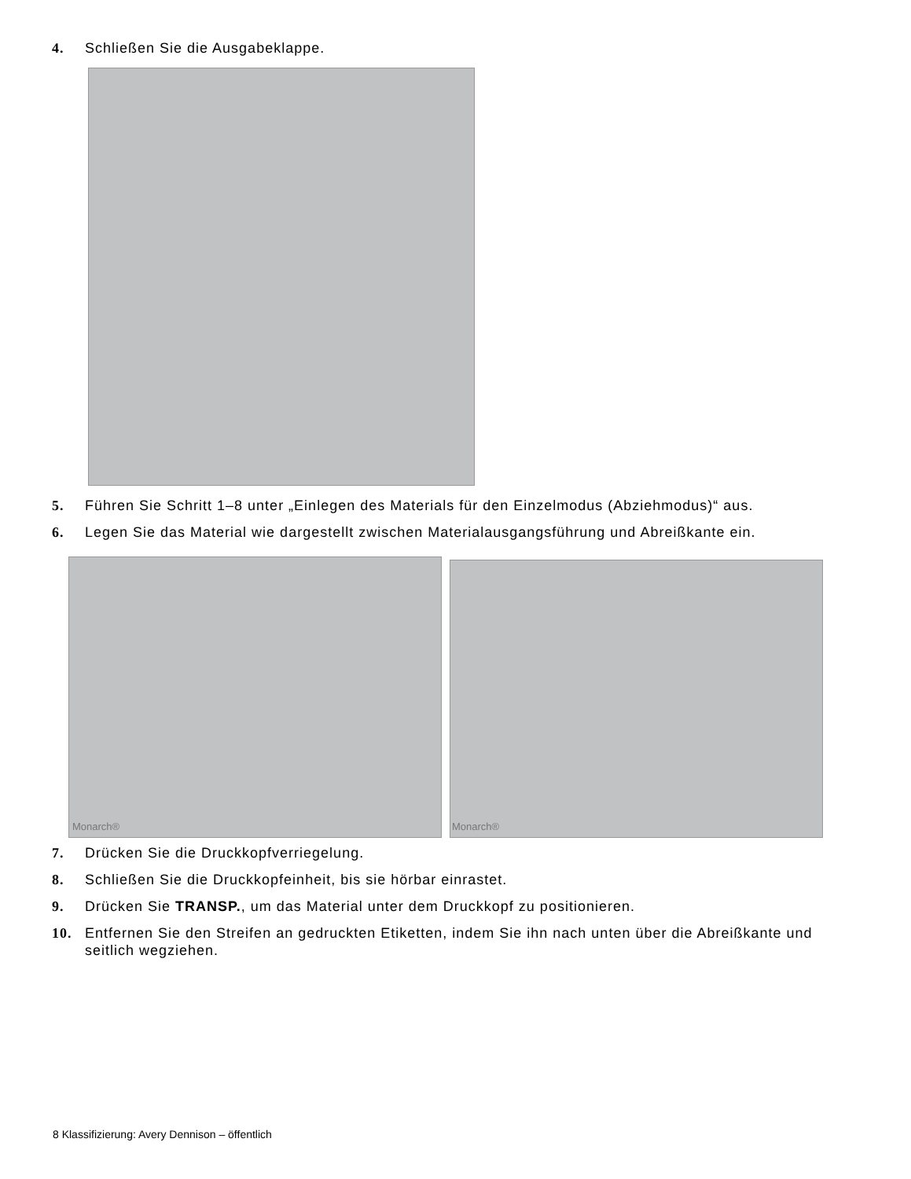4. Schließen Sie die Ausgabeklappe.
5. Führen Sie Schritt 1–8 unter „Einlegen des Materials für den Einzelmodus (Abziehmodus)“ aus.
6. Legen Sie das Material wie dargestellt zwischen Materialausgangsführung und Abreißkante ein.
Monarch®
Monarch®
7. Drücken Sie die Druckkopfverriegelung.
8. Schließen Sie die Druckkopfeinheit, bis sie hörbar einrastet.
9. Drücken Sie TRANSP., um das Material unter dem Druckkopf zu positionieren.
10. Entfernen Sie den Streifen an gedruckten Etiketten, indem Sie ihn nach unten über die Abreißkante und seitlich wegziehen.
8 Klassifizierung: Avery Dennison – öffentlich